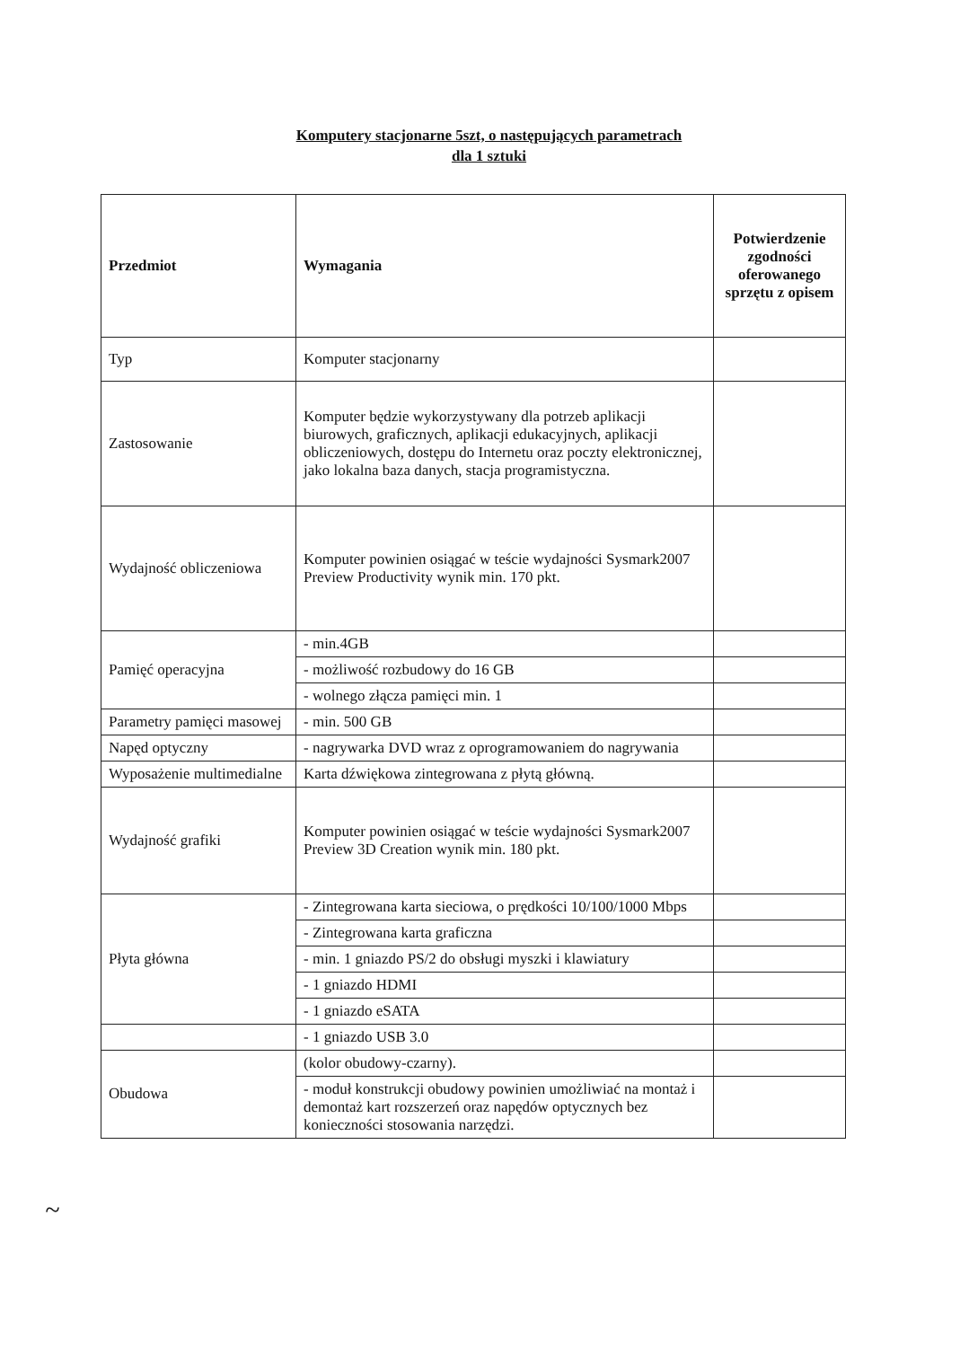Komputery stacjonarne 5szt, o następujących parametrach
dla 1 sztuki
| Przedmiot | Wymagania | Potwierdzenie zgodności oferowanego sprzętu z opisem |
| --- | --- | --- |
| Typ | Komputer stacjonarny | |
| Zastosowanie | Komputer będzie wykorzystywany dla potrzeb aplikacji biurowych, graficznych, aplikacji edukacyjnych, aplikacji obliczeniowych, dostępu do Internetu oraz poczty elektronicznej, jako lokalna baza danych, stacja programistyczna. | |
| Wydajność obliczeniowa | Komputer powinien osiągać w teście wydajności Sysmark2007 Preview Productivity wynik min. 170 pkt. | |
| Pamięć operacyjna | - min.4GB | |
| | - możliwość rozbudowy do 16 GB | |
| | - wolnego złącza pamięci min. 1 | |
| Parametry pamięci masowej | - min. 500 GB | |
| Napęd optyczny | - nagrywarka DVD wraz z oprogramowaniem do nagrywania | |
| Wyposażenie multimedialne | Karta dźwiękowa zintegrowana z płytą główną. | |
| Wydajność grafiki | Komputer powinien osiągać w teście wydajności Sysmark2007 Preview 3D Creation wynik min. 180 pkt. | |
| Płyta główna | - Zintegrowana karta sieciowa, o prędkości 10/100/1000 Mbps | |
| | - Zintegrowana karta graficzna | |
| | - min. 1 gniazdo PS/2 do obsługi myszki i klawiatury | |
| | - 1 gniazdo HDMI | |
| | - 1 gniazdo eSATA | |
| | - 1 gniazdo USB 3.0 | |
| Obudowa | (kolor obudowy-czarny). | |
| | - moduł konstrukcji obudowy powinien umożliwiać na montaż i demontaż kart rozszerzeń oraz napędów optycznych bez konieczności stosowania narzędzi. | |
~